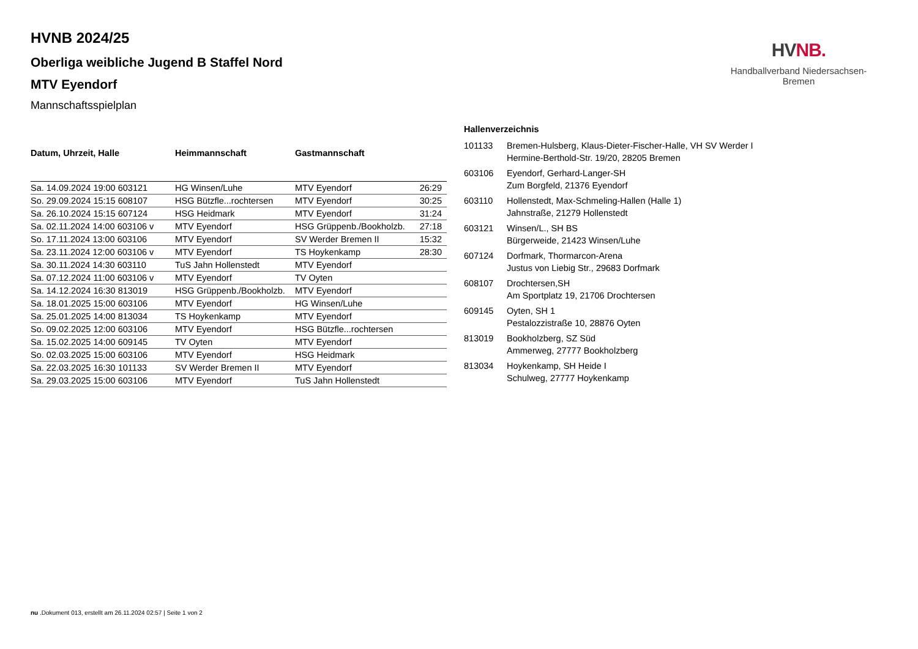HV NB.
Handballverband Niedersachsen-Bremen
HVNB 2024/25
Oberliga weibliche Jugend B Staffel Nord
MTV Eyendorf
Mannschaftsspielplan
| Datum, Uhrzeit, Halle | Heimmannschaft | Gastmannschaft | |
| --- | --- | --- | --- |
| Sa. 14.09.2024 19:00 603121 | HG Winsen/Luhe | MTV Eyendorf | 26:29 |
| So. 29.09.2024 15:15 608107 | HSG Bützfle...rochtersen | MTV Eyendorf | 30:25 |
| Sa. 26.10.2024 15:15 607124 | HSG Heidmark | MTV Eyendorf | 31:24 |
| Sa. 02.11.2024 14:00 603106 v | MTV Eyendorf | HSG Grüppenb./Bookholzb. | 27:18 |
| So. 17.11.2024 13:00 603106 | MTV Eyendorf | SV Werder Bremen II | 15:32 |
| Sa. 23.11.2024 12:00 603106 v | MTV Eyendorf | TS Hoykenkamp | 28:30 |
| Sa. 30.11.2024 14:30 603110 | TuS Jahn Hollenstedt | MTV Eyendorf | |
| Sa. 07.12.2024 11:00 603106 v | MTV Eyendorf | TV Oyten | |
| Sa. 14.12.2024 16:30 813019 | HSG Grüppenb./Bookholzb. | MTV Eyendorf | |
| Sa. 18.01.2025 15:00 603106 | MTV Eyendorf | HG Winsen/Luhe | |
| Sa. 25.01.2025 14:00 813034 | TS Hoykenkamp | MTV Eyendorf | |
| So. 09.02.2025 12:00 603106 | MTV Eyendorf | HSG Bützfle...rochtersen | |
| Sa. 15.02.2025 14:00 609145 | TV Oyten | MTV Eyendorf | |
| So. 02.03.2025 15:00 603106 | MTV Eyendorf | HSG Heidmark | |
| Sa. 22.03.2025 16:30 101133 | SV Werder Bremen II | MTV Eyendorf | |
| Sa. 29.03.2025 15:00 603106 | MTV Eyendorf | TuS Jahn Hollenstedt | |
Hallenverzeichnis
| 101133 | Bremen-Hulsberg, Klaus-Dieter-Fischer-Halle, VH SV Werder I Hermine-Berthold-Str. 19/20, 28205 Bremen |
| 603106 | Eyendorf, Gerhard-Langer-SH Zum Borgfeld, 21376 Eyendorf |
| 603110 | Hollenstedt, Max-Schmeling-Hallen (Halle 1) Jahnstraße, 21279 Hollenstedt |
| 603121 | Winsen/L., SH BS Bürgerweide, 21423 Winsen/Luhe |
| 607124 | Dorfmark, Thormarcon-Arena Justus von Liebig Str., 29683 Dorfmark |
| 608107 | Drochtersen,SH Am Sportplatz 19, 21706 Drochtersen |
| 609145 | Oyten, SH 1 Pestalozzistraße 10, 28876 Oyten |
| 813019 | Bookholzberg, SZ Süd Ammerweg, 27777 Bookholzberg |
| 813034 | Hoykenkamp, SH Heide I Schulweg, 27777 Hoykenkamp |
nu .Dokument 013, erstellt am 26.11.2024 02:57 | Seite 1 von 2